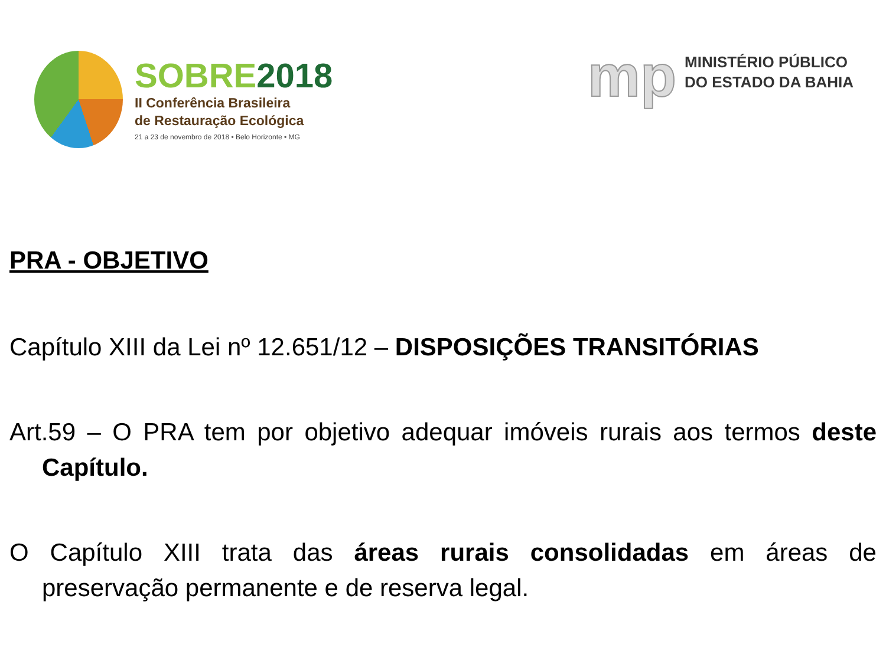SOBRE2018
II Conferência Brasileira
de Restauração Ecológica
21 a 23 de novembro de 2018 • Belo Horizonte • MG
mp
MINISTÉRIO PÚBLICO
DO ESTADO DA BAHIA
PRA - OBJETIVO
Capítulo XIII da Lei nº 12.651/12 – DISPOSIÇÕES TRANSITÓRIAS
Art.59 – O PRA tem por objetivo adequar imóveis rurais aos termos deste Capítulo.
O Capítulo XIII trata das áreas rurais consolidadas em áreas de preservação permanente e de reserva legal.